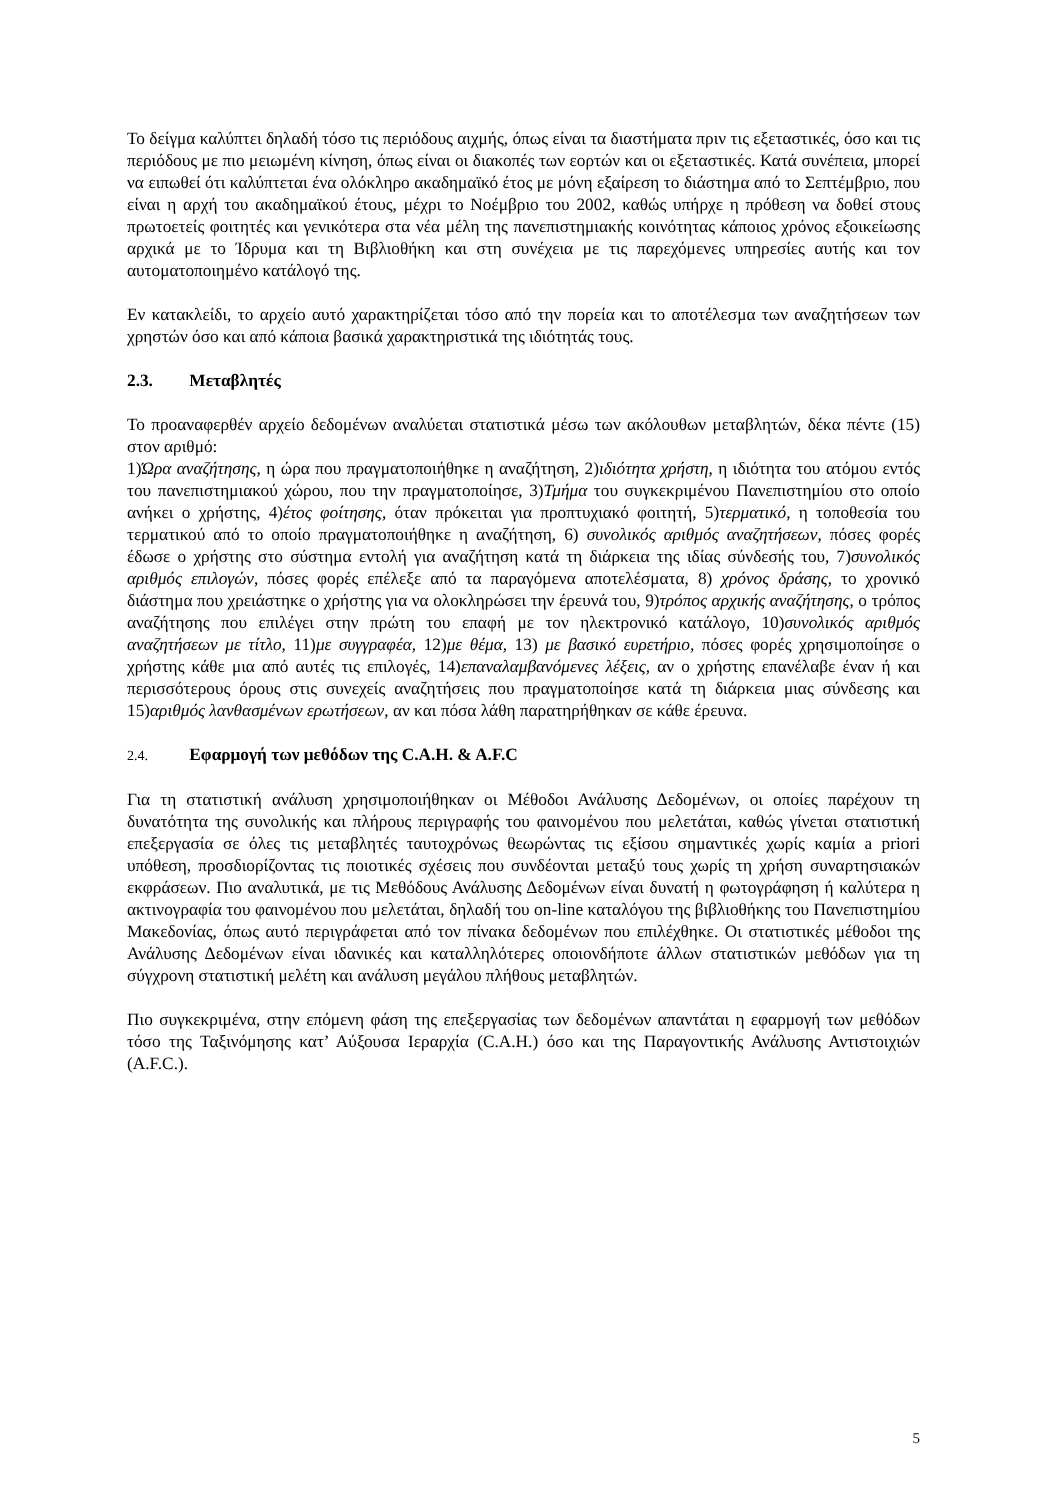Το δείγμα καλύπτει δηλαδή τόσο τις περιόδους αιχμής, όπως είναι τα διαστήματα πριν τις εξεταστικές, όσο και τις περιόδους με πιο μειωμένη κίνηση, όπως είναι οι διακοπές των εορτών και οι εξεταστικές. Κατά συνέπεια, μπορεί να ειπωθεί ότι καλύπτεται ένα ολόκληρο ακαδημαϊκό έτος με μόνη εξαίρεση το διάστημα από το Σεπτέμβριο, που είναι η αρχή του ακαδημαϊκού έτους, μέχρι το Νοέμβριο του 2002, καθώς υπήρχε η πρόθεση να δοθεί στους πρωτοετείς φοιτητές και γενικότερα στα νέα μέλη της πανεπιστημιακής κοινότητας κάποιος χρόνος εξοικείωσης αρχικά με το Ίδρυμα και τη Βιβλιοθήκη και στη συνέχεια με τις παρεχόμενες υπηρεσίες αυτής και τον αυτοματοποιημένο κατάλογό της.
Εν κατακλείδι, το αρχείο αυτό χαρακτηρίζεται τόσο από την πορεία και το αποτέλεσμα των αναζητήσεων των χρηστών όσο και από κάποια βασικά χαρακτηριστικά της ιδιότητάς τους.
2.3. Μεταβλητές
Το προαναφερθέν αρχείο δεδομένων αναλύεται στατιστικά μέσω των ακόλουθων μεταβλητών, δέκα πέντε (15) στον αριθμό:
1)Ώρα αναζήτησης, η ώρα που πραγματοποιήθηκε η αναζήτηση, 2)ιδιότητα χρήστη, η ιδιότητα του ατόμου εντός του πανεπιστημιακού χώρου, που την πραγματοποίησε, 3)Τμήμα του συγκεκριμένου Πανεπιστημίου στο οποίο ανήκει ο χρήστης, 4)έτος φοίτησης, όταν πρόκειται για προπτυχιακό φοιτητή, 5)τερματικό, η τοποθεσία του τερματικού από το οποίο πραγματοποιήθηκε η αναζήτηση, 6) συνολικός αριθμός αναζητήσεων, πόσες φορές έδωσε ο χρήστης στο σύστημα εντολή για αναζήτηση κατά τη διάρκεια της ιδίας σύνδεσής του, 7)συνολικός αριθμός επιλογών, πόσες φορές επέλεξε από τα παραγόμενα αποτελέσματα, 8) χρόνος δράσης, το χρονικό διάστημα που χρειάστηκε ο χρήστης για να ολοκληρώσει την έρευνά του, 9)τρόπος αρχικής αναζήτησης, ο τρόπος αναζήτησης που επιλέγει στην πρώτη του επαφή με τον ηλεκτρονικό κατάλογο, 10)συνολικός αριθμός αναζητήσεων με τίτλο, 11)με συγγραφέα, 12)με θέμα, 13) με βασικό ευρετήριο, πόσες φορές χρησιμοποίησε ο χρήστης κάθε μια από αυτές τις επιλογές, 14)επαναλαμβανόμενες λέξεις, αν ο χρήστης επανέλαβε έναν ή και περισσότερους όρους στις συνεχείς αναζητήσεις που πραγματοποίησε κατά τη διάρκεια μιας σύνδεσης και 15)αριθμός λανθασμένων ερωτήσεων, αν και πόσα λάθη παρατηρήθηκαν σε κάθε έρευνα.
2.4. Εφαρμογή των μεθόδων της C.A.H. & A.F.C
Για τη στατιστική ανάλυση χρησιμοποιήθηκαν οι Μέθοδοι Ανάλυσης Δεδομένων, οι οποίες παρέχουν τη δυνατότητα της συνολικής και πλήρους περιγραφής του φαινομένου που μελετάται, καθώς γίνεται στατιστική επεξεργασία σε όλες τις μεταβλητές ταυτοχρόνως θεωρώντας τις εξίσου σημαντικές χωρίς καμία a priori υπόθεση, προσδιορίζοντας τις ποιοτικές σχέσεις που συνδέονται μεταξύ τους χωρίς τη χρήση συναρτησιακών εκφράσεων. Πιο αναλυτικά, με τις Μεθόδους Ανάλυσης Δεδομένων είναι δυνατή η φωτογράφηση ή καλύτερα η ακτινογραφία του φαινομένου που μελετάται, δηλαδή του on-line καταλόγου της βιβλιοθήκης του Πανεπιστημίου Μακεδονίας, όπως αυτό περιγράφεται από τον πίνακα δεδομένων που επιλέχθηκε. Οι στατιστικές μέθοδοι της Ανάλυσης Δεδομένων είναι ιδανικές και καταλληλότερες οποιονδήποτε άλλων στατιστικών μεθόδων για τη σύγχρονη στατιστική μελέτη και ανάλυση μεγάλου πλήθους μεταβλητών.
Πιο συγκεκριμένα, στην επόμενη φάση της επεξεργασίας των δεδομένων απαντάται η εφαρμογή των μεθόδων τόσο της Ταξινόμησης κατ’ Αύξουσα Ιεραρχία (C.A.H.) όσο και της Παραγοντικής Ανάλυσης Αντιστοιχιών (A.F.C.).
5